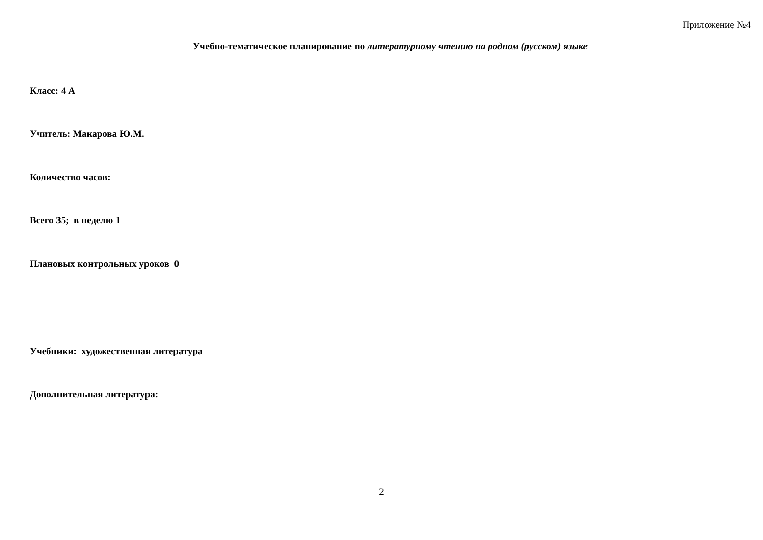Приложение №4
Учебно-тематическое планирование по литературному чтению на родном (русском) языке
Класс: 4 А
Учитель: Макарова Ю.М.
Количество часов:
Всего 35; в неделю 1
Плановых контрольных уроков 0
Учебники: художественная литература
Дополнительная литература:
2